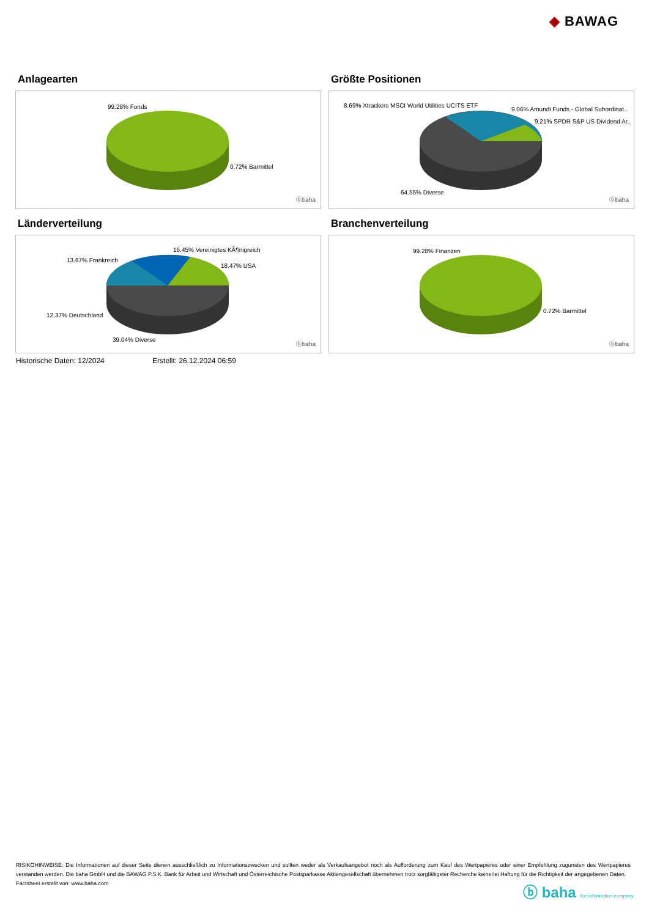◆ BAWAG
Anlagearten
99.28% Fonds
0.72% Barmittel
ⓑbaha
Größte Positionen
8.69% Xtrackers MSCI World Utilities UCITS ETF
9.06% Amundi Funds - Global Subordinat..
9.21% SPDR S&P US Dividend Ar..
64.55% Diverse
ⓑbaha
Länderverteilung
16.45% Vereinigtes KÃ¶nigreich
13.67% Frankreich
18.47% USA
12.37% Deutschland
39.04% Diverse
ⓑbaha
Branchenverteilung
99.28% Finanzen
0.72% Barmittel
ⓑbaha
Historische Daten: 12/2024 Erstellt: 26.12.2024 06:59
RISIKOHINWEISE: Die Informationen auf dieser Seite dienen ausschließlich zu Informationszwecken und sollten weder als Verkaufsangebot noch als Aufforderung zum Kauf des Wertpapieres oder einer Empfehlung zugunsten des Wertpapieres verstanden werden. Die baha GmbH und die BAWAG P.S.K. Bank für Arbeit und Wirtschaft und Österreichische Postsparkasse Aktiengesellschaft übernehmen trotz sorgfältigster Recherche keinerlei Haftung für die Richtigkeit der angegebenen Daten.
Factsheet erstellt von: www.baha.com
ⓑ baha the information company